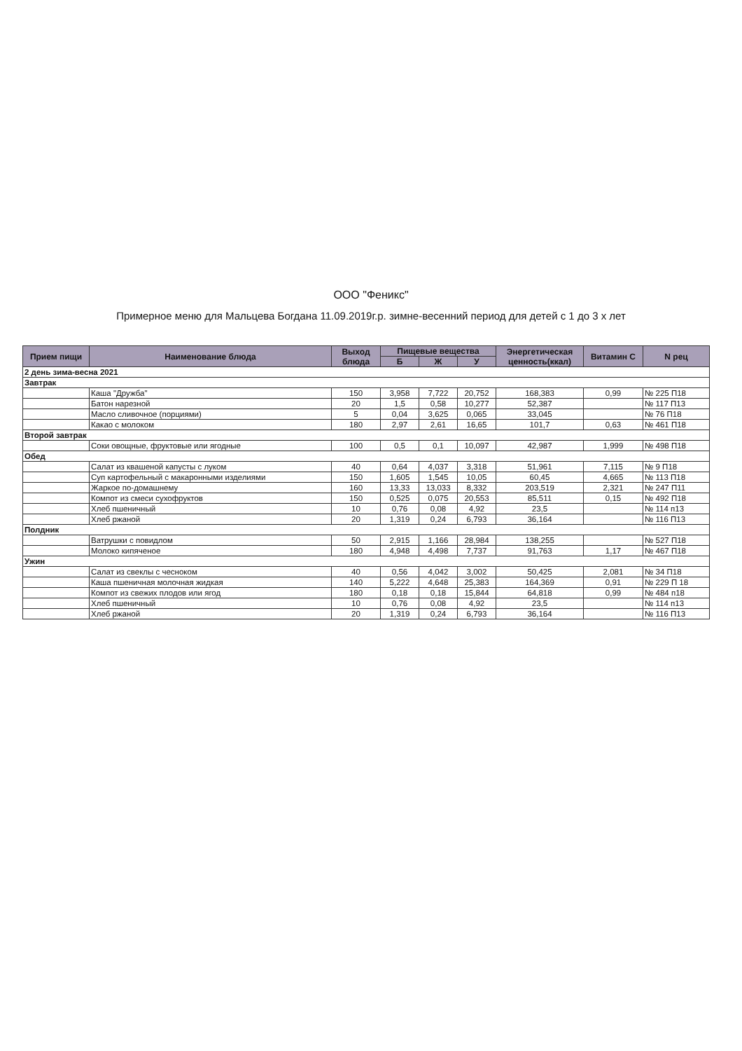ООО "Феникс"
Примерное меню для Мальцева Богдана 11.09.2019г.р. зимне-весенний период для детей с 1 до 3 х лет
| Прием пищи | Наименование блюда | Выход блюда | Пищевые вещества | | | Энергетическая ценность(ккал) | Витамин С | N рец |
| --- | --- | --- | --- | --- | --- | --- | --- | --- |
| | | | Б | Ж | У | | | |
| 2 день зима-весна 2021 | | | | | | | | |
| Завтрак | | | | | | | | |
| | Каша "Дружба" | 150 | 3,958 | 7,722 | 20,752 | 168,383 | 0,99 | № 225 П18 |
| | Батон нарезной | 20 | 1,5 | 0,58 | 10,277 | 52,387 | | № 117 П13 |
| | Масло сливочное (порциями) | 5 | 0,04 | 3,625 | 0,065 | 33,045 | | № 76 П18 |
| | Какао с молоком | 180 | 2,97 | 2,61 | 16,65 | 101,7 | 0,63 | № 461 П18 |
| Второй завтрак | | | | | | | | |
| | Соки овощные, фруктовые или ягодные | 100 | 0,5 | 0,1 | 10,097 | 42,987 | 1,999 | № 498 П18 |
| Обед | | | | | | | | |
| | Салат из квашеной капусты с луком | 40 | 0,64 | 4,037 | 3,318 | 51,961 | 7,115 | № 9 П18 |
| | Суп картофельный с макаронными изделиями | 150 | 1,605 | 1,545 | 10,05 | 60,45 | 4,665 | № 113 П18 |
| | Жаркое по-домашнему | 160 | 13,33 | 13,033 | 8,332 | 203,519 | 2,321 | № 247 П11 |
| | Компот из смеси сухофруктов | 150 | 0,525 | 0,075 | 20,553 | 85,511 | 0,15 | № 492 П18 |
| | Хлеб пшеничный | 10 | 0,76 | 0,08 | 4,92 | 23,5 | | № 114 п13 |
| | Хлеб ржаной | 20 | 1,319 | 0,24 | 6,793 | 36,164 | | № 116 П13 |
| Полдник | | | | | | | | |
| | Ватрушки с повидлом | 50 | 2,915 | 1,166 | 28,984 | 138,255 | | № 527 П18 |
| | Молоко кипяченое | 180 | 4,948 | 4,498 | 7,737 | 91,763 | 1,17 | № 467 П18 |
| Ужин | | | | | | | | |
| | Салат из свеклы с чесноком | 40 | 0,56 | 4,042 | 3,002 | 50,425 | 2,081 | № 34 П18 |
| | Каша пшеничная молочная жидкая | 140 | 5,222 | 4,648 | 25,383 | 164,369 | 0,91 | № 229 П 18 |
| | Компот из свежих плодов или ягод | 180 | 0,18 | 0,18 | 15,844 | 64,818 | 0,99 | № 484 п18 |
| | Хлеб пшеничный | 10 | 0,76 | 0,08 | 4,92 | 23,5 | | № 114 п13 |
| | Хлеб ржаной | 20 | 1,319 | 0,24 | 6,793 | 36,164 | | № 116 П13 |